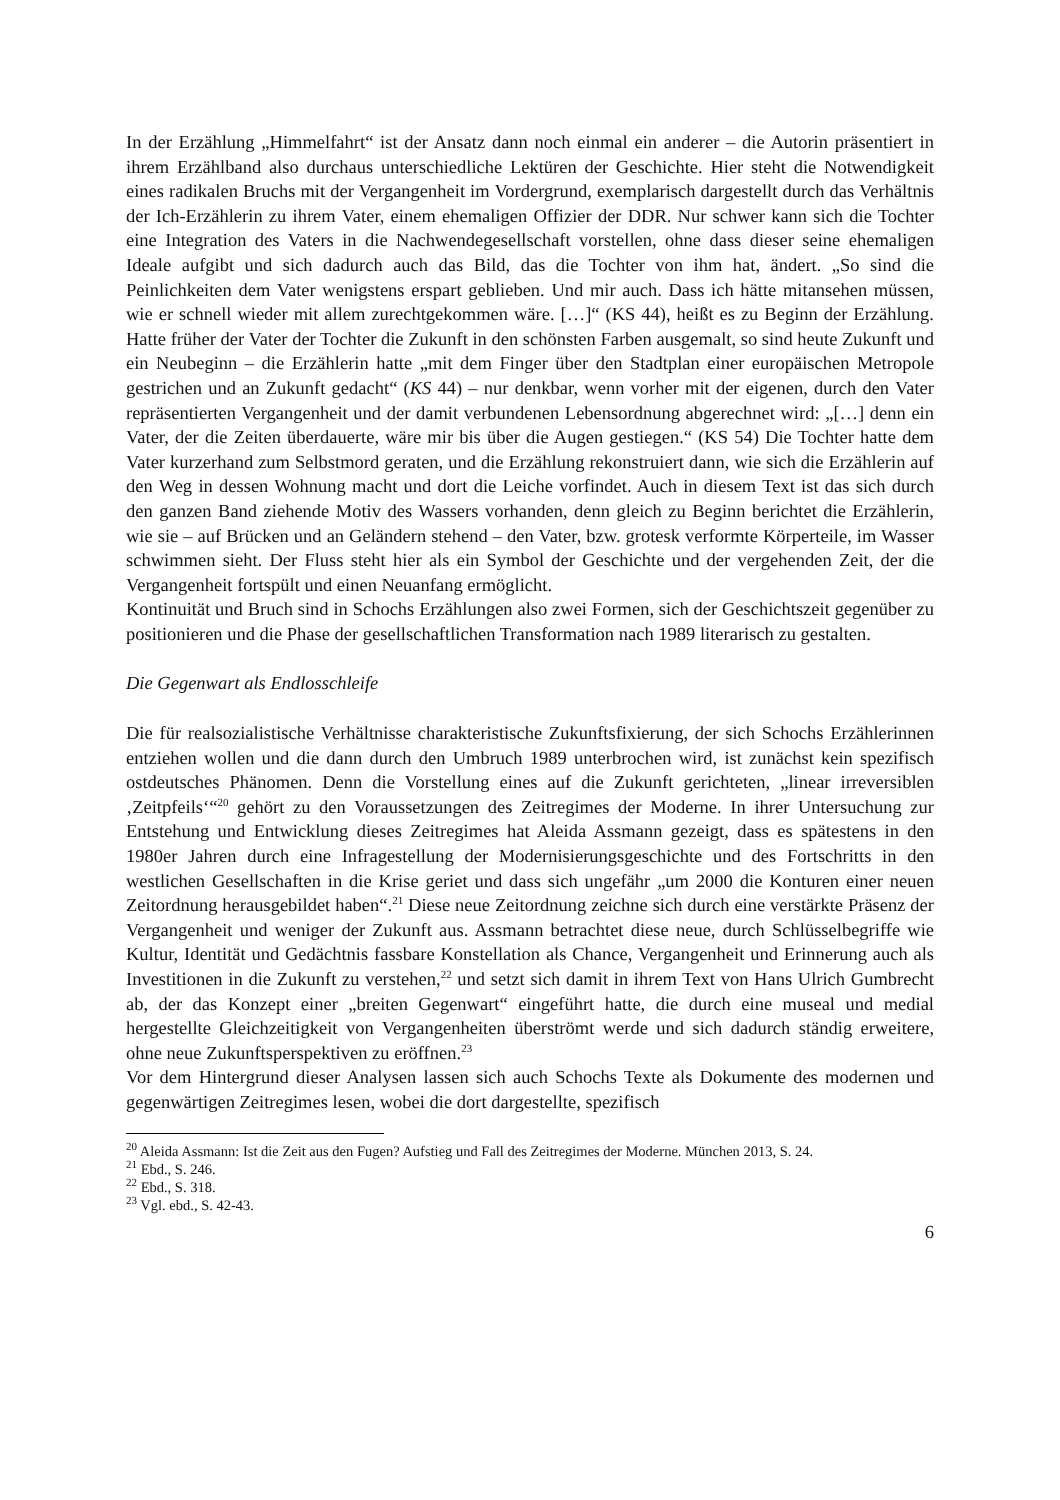In der Erzählung „Himmelfahrt“ ist der Ansatz dann noch einmal ein anderer – die Autorin präsentiert in ihrem Erzählband also durchaus unterschiedliche Lektüren der Geschichte. Hier steht die Notwendigkeit eines radikalen Bruchs mit der Vergangenheit im Vordergrund, exemplarisch dargestellt durch das Verhältnis der Ich-Erzählerin zu ihrem Vater, einem ehemaligen Offizier der DDR. Nur schwer kann sich die Tochter eine Integration des Vaters in die Nachwendegesellschaft vorstellen, ohne dass dieser seine ehemaligen Ideale aufgibt und sich dadurch auch das Bild, das die Tochter von ihm hat, ändert. „So sind die Peinlichkeiten dem Vater wenigstens erspart geblieben. Und mir auch. Dass ich hätte mitansehen müssen, wie er schnell wieder mit allem zurechtgekommen wäre. […]“ (KS 44), heißt es zu Beginn der Erzählung. Hatte früher der Vater der Tochter die Zukunft in den schönsten Farben ausgemalt, so sind heute Zukunft und ein Neubeginn – die Erzählerin hatte „mit dem Finger über den Stadtplan einer europäischen Metropole gestrichen und an Zukunft gedacht“ (KS 44) – nur denkbar, wenn vorher mit der eigenen, durch den Vater repräsentierten Vergangenheit und der damit verbundenen Lebensordnung abgerechnet wird: „[…] denn ein Vater, der die Zeiten überdauerte, wäre mir bis über die Augen gestiegen.“ (KS 54) Die Tochter hatte dem Vater kurzerhand zum Selbstmord geraten, und die Erzählung rekonstruiert dann, wie sich die Erzählerin auf den Weg in dessen Wohnung macht und dort die Leiche vorfindet. Auch in diesem Text ist das sich durch den ganzen Band ziehende Motiv des Wassers vorhanden, denn gleich zu Beginn berichtet die Erzählerin, wie sie – auf Brücken und an Geländern stehend – den Vater, bzw. grotesk verformte Körperteile, im Wasser schwimmen sieht. Der Fluss steht hier als ein Symbol der Geschichte und der vergehenden Zeit, der die Vergangenheit fortspült und einen Neuanfang ermöglicht.
Kontinuität und Bruch sind in Schochs Erzählungen also zwei Formen, sich der Geschichtszeit gegenüber zu positionieren und die Phase der gesellschaftlichen Transformation nach 1989 literarisch zu gestalten.
Die Gegenwart als Endlosschleife
Die für realsozialistische Verhältnisse charakteristische Zukunftsfixierung, der sich Schochs Erzählerinnen entziehen wollen und die dann durch den Umbruch 1989 unterbrochen wird, ist zunächst kein spezifisch ostdeutsches Phänomen. Denn die Vorstellung eines auf die Zukunft gerichteten, „linear irreversiblen ‚Zeitpfeils‘“<sup>20</sup> gehört zu den Voraussetzungen des Zeitregimes der Moderne. In ihrer Untersuchung zur Entstehung und Entwicklung dieses Zeitregimes hat Aleida Assmann gezeigt, dass es spätestens in den 1980er Jahren durch eine Infragestellung der Modernisierungsgeschichte und des Fortschritts in den westlichen Gesellschaften in die Krise geriet und dass sich ungefähr „um 2000 die Konturen einer neuen Zeitordnung herausgebildet haben“.<sup>21</sup> Diese neue Zeitordnung zeichne sich durch eine verstärkte Präsenz der Vergangenheit und weniger der Zukunft aus. Assmann betrachtet diese neue, durch Schlüsselbegriffe wie Kultur, Identität und Gedächtnis fassbare Konstellation als Chance, Vergangenheit und Erinnerung auch als Investitionen in die Zukunft zu verstehen,<sup>22</sup> und setzt sich damit in ihrem Text von Hans Ulrich Gumbrecht ab, der das Konzept einer „breiten Gegenwart“ eingeführt hatte, die durch eine museal und medial hergestellte Gleichzeitigkeit von Vergangenheiten überströmt werde und sich dadurch ständig erweitere, ohne neue Zukunftsperspektiven zu eröffnen.<sup>23</sup>
Vor dem Hintergrund dieser Analysen lassen sich auch Schochs Texte als Dokumente des modernen und gegenwärtigen Zeitregimes lesen, wobei die dort dargestellte, spezifisch
<sup>20</sup> Aleida Assmann: Ist die Zeit aus den Fugen? Aufstieg und Fall des Zeitregimes der Moderne. München 2013, S. 24.
<sup>21</sup> Ebd., S. 246.
<sup>22</sup> Ebd., S. 318.
<sup>23</sup> Vgl. ebd., S. 42-43.
6